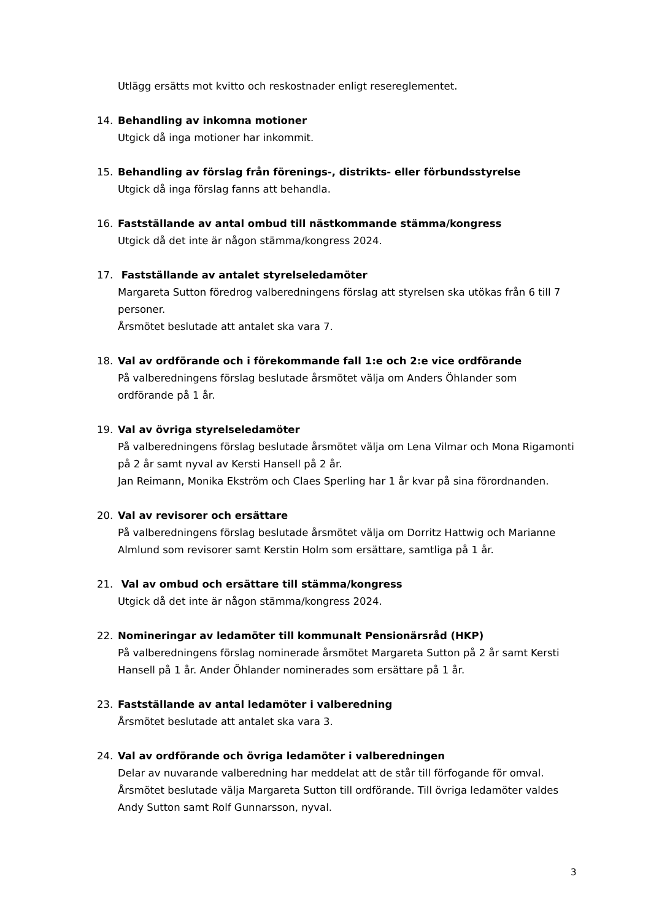Utlägg ersätts mot kvitto och reskostnader enligt resereglementet.
14. Behandling av inkomna motioner
Utgick då inga motioner har inkommit.
15. Behandling av förslag från förenings-, distrikts- eller förbundsstyrelse
Utgick då inga förslag fanns att behandla.
16. Fastställande av antal ombud till nästkommande stämma/kongress
Utgick då det inte är någon stämma/kongress 2024.
17. Fastställande av antalet styrelseledamöter
Margareta Sutton föredrog valberedningens förslag att styrelsen ska utökas från 6 till 7 personer.
Årsmötet beslutade att antalet ska vara 7.
18. Val av ordförande och i förekommande fall 1:e och 2:e vice ordförande
På valberedningens förslag beslutade årsmötet välja om Anders Öhlander som ordförande på 1 år.
19. Val av övriga styrelseledamöter
På valberedningens förslag beslutade årsmötet välja om Lena Vilmar och Mona Rigamonti på 2 år samt nyval av Kersti Hansell på 2 år.
Jan Reimann, Monika Ekström och Claes Sperling har 1 år kvar på sina förordnanden.
20. Val av revisorer och ersättare
På valberedningens förslag beslutade årsmötet välja om Dorritz Hattwig och Marianne Almlund som revisorer samt Kerstin Holm som ersättare, samtliga på 1 år.
21. Val av ombud och ersättare till stämma/kongress
Utgick då det inte är någon stämma/kongress 2024.
22. Nomineringar av ledamöter till kommunalt Pensionärsråd (HKP)
På valberedningens förslag nominerade årsmötet Margareta Sutton på 2 år samt Kersti Hansell på 1 år. Ander Öhlander nominerades som ersättare på 1 år.
23. Fastställande av antal ledamöter i valberedning
Årsmötet beslutade att antalet ska vara 3.
24. Val av ordförande och övriga ledamöter i valberedningen
Delar av nuvarande valberedning har meddelat att de står till förfogande för omval. Årsmötet beslutade välja Margareta Sutton till ordförande. Till övriga ledamöter valdes Andy Sutton samt Rolf Gunnarsson, nyval.
3